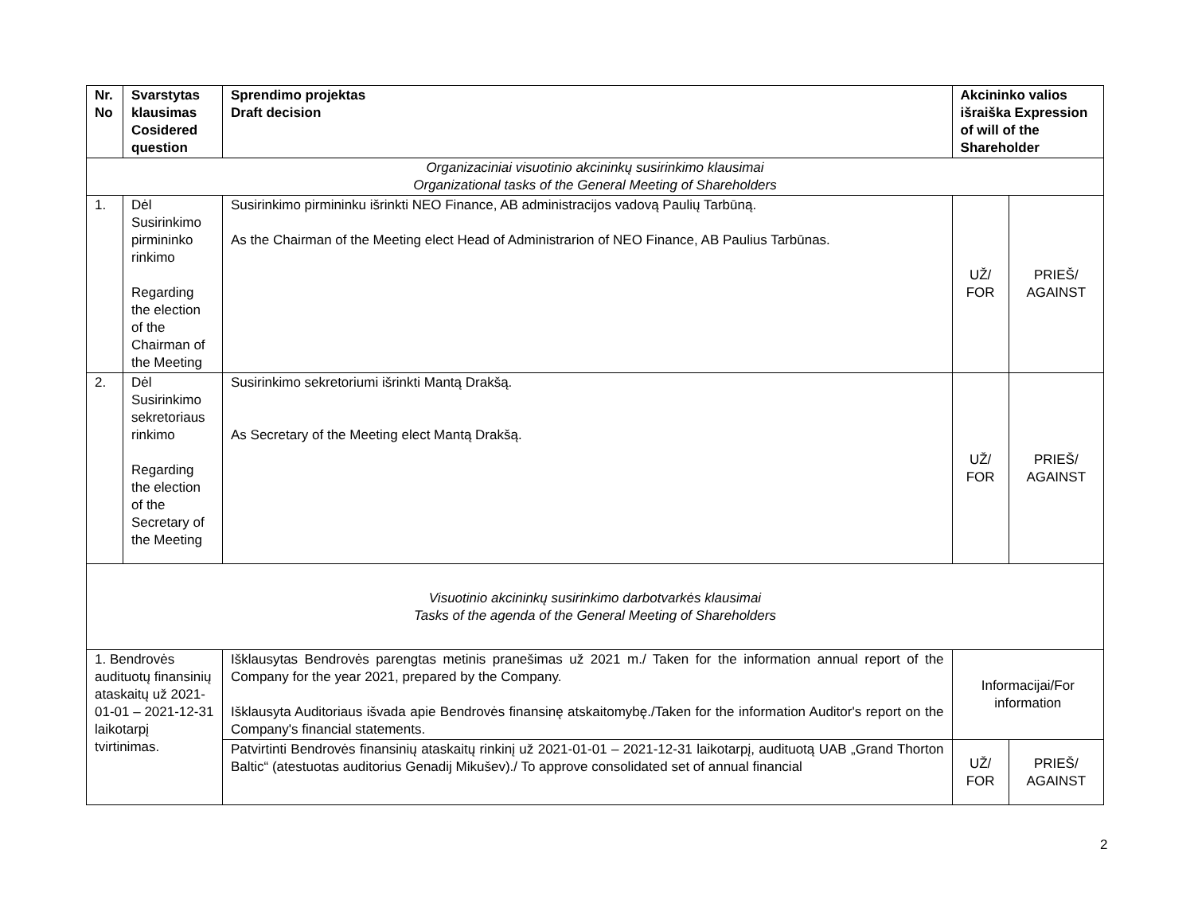| Nr. No | Svarstytas klausimas Cosidered question | Sprendimo projektas Draft decision | Akcininko valios išraiška Expression of will of the Shareholder | |
| --- | --- | --- | --- | --- |
| Organizaciniai visuotinio akcininkų susirinkimo klausimai Organizational tasks of the General Meeting of Shareholders | | | | |
| 1. | Dėl Susirinkimo pirmininko rinkimo Regarding the election of the Chairman of the Meeting | Susirinkimo pirmininku išrinkti NEO Finance, AB administracijos vadovą Paulių Tarbūną. As the Chairman of the Meeting elect Head of Administrarion of NEO Finance, AB Paulius Tarbūnas. | UŽ/ FOR | PRIEŠ/ AGAINST |
| 2. | Dėl Susirinkimo sekretoriaus rinkimo Regarding the election of the Secretary of the Meeting | Susirinkimo sekretoriumi išrinkti Mantą Drakšą. As Secretary of the Meeting elect Mantą Drakšą. | UŽ/ FOR | PRIEŠ/ AGAINST |
| Visuotinio akcininkų susirinkimo darbotvarkės klausimai Tasks of the agenda of the General Meeting of Shareholders | | | | |
| 1. Bendrovės audituotų finansinių ataskaitų už 2021-01-01 – 2021-12-31 laikotarpį tvirtinimas. | | Išklausytas Bendrovės parengtas metinis pranešimas už 2021 m./ Taken for the information annual report of the Company for the year 2021, prepared by the Company. Išklausyta Auditoriaus išvada apie Bendrovės finansinę atskaitomybę./Taken for the information Auditor's report on the Company's financial statements. | Informacijai/For information | |
| | | Patvirtinti Bendrovės finansinių ataskaitų rinkinį už 2021-01-01 – 2021-12-31 laikotarpį, audituotą UAB „Grand Thorton Baltic“ (atestuotas auditorius Genadij Mikušev)./ To approve consolidated set of annual financial | UŽ/ FOR | PRIEŠ/ AGAINST |
2